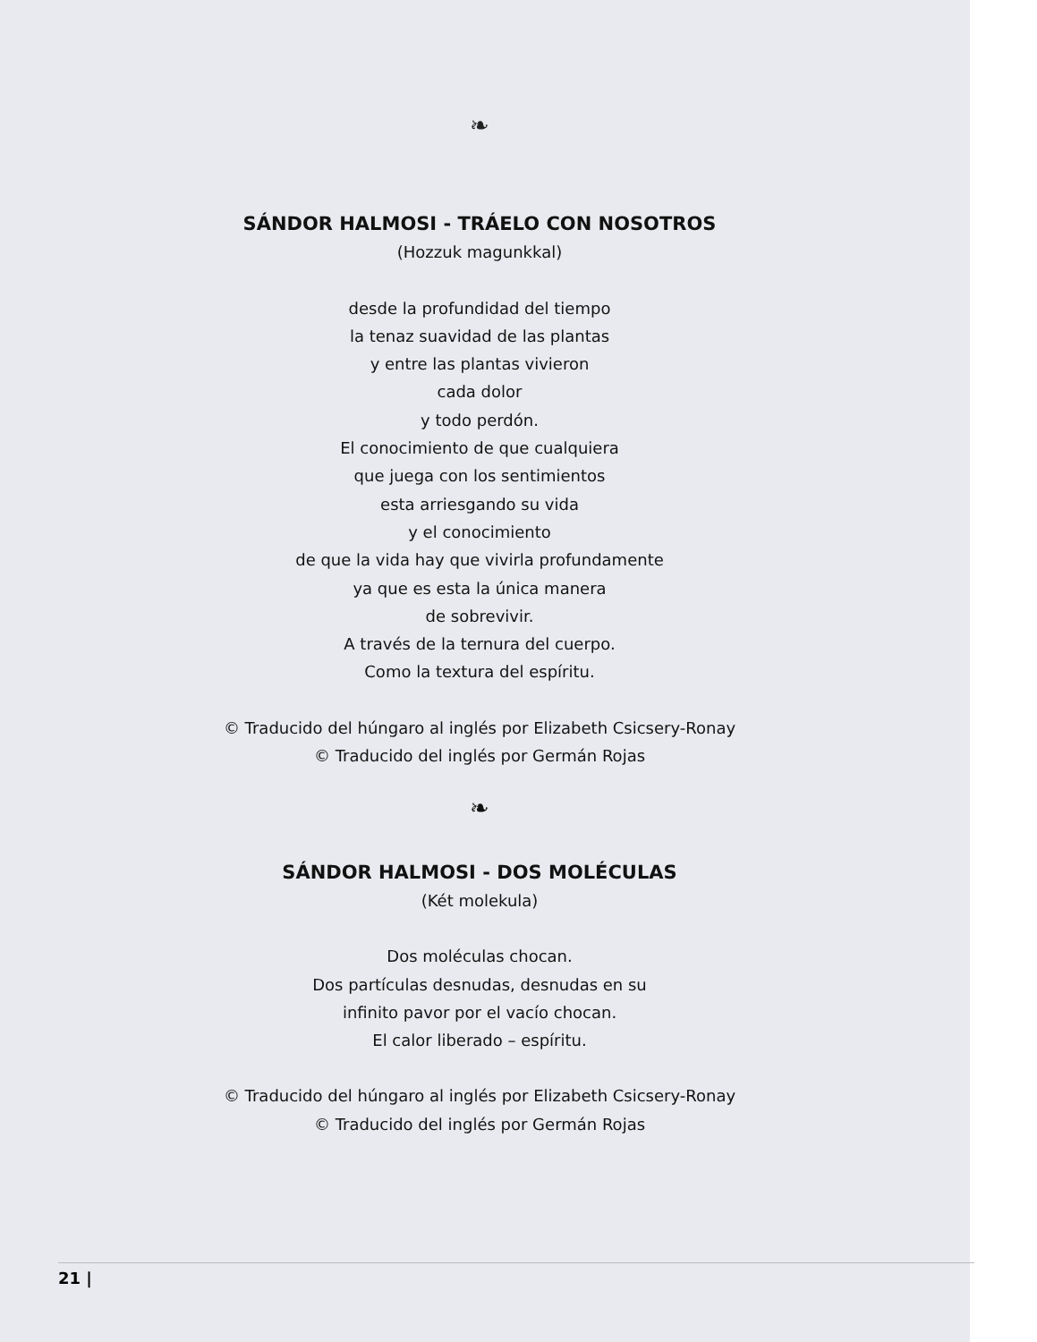❧
SÁNDOR HALMOSI - TRÁELO CON NOSOTROS
(Hozzuk magunkkal)
desde la profundidad del tiempo
la tenaz suavidad de las plantas
y entre las plantas vivieron
cada dolor
y todo perdón.
El conocimiento de que cualquiera
que juega con los sentimientos
esta arriesgando su vida
y el conocimiento
de que la vida hay que vivirla profundamente
ya que es esta la única manera
de sobrevivir.
A través de la ternura del cuerpo.
Como la textura del espíritu.
© Traducido del húngaro al inglés por Elizabeth Csicsery-Ronay
© Traducido del inglés por Germán Rojas
❧
SÁNDOR HALMOSI - DOS MOLÉCULAS
(Két molekula)
Dos moléculas chocan.
Dos partículas desnudas, desnudas en su
infinito pavor por el vacío chocan.
El calor liberado – espíritu.
© Traducido del húngaro al inglés por Elizabeth Csicsery-Ronay
© Traducido del inglés por Germán Rojas
21 |